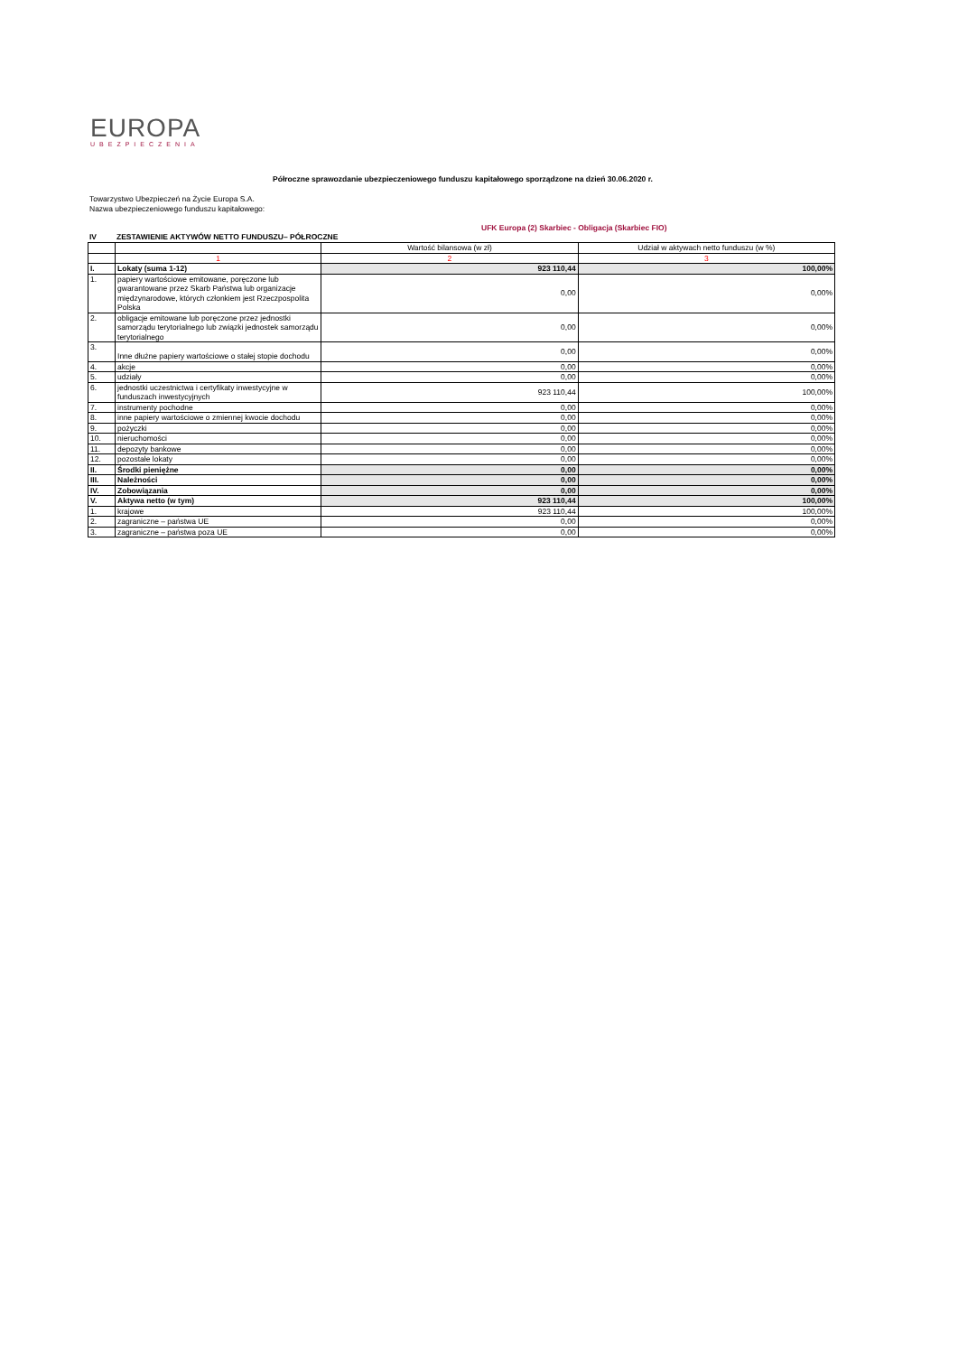EUROPA
UBEZPIECZENIA
Półroczne sprawozdanie ubezpieczeniowego funduszu kapitałowego sporządzone na dzień 30.06.2020 r.
Towarzystwo Ubezpieczeń na Życie Europa S.A.
Nazwa ubezpieczeniowego funduszu kapitałowego:
UFK Europa (2) Skarbiec - Obligacja (Skarbiec FIO)
IV ZESTAWIENIE AKTYWÓW NETTO FUNDUSZU– PÓŁROCZNE
| | | Wartość bilansowa (w zł) | Udział w aktywach netto funduszu (w %) |
| | 1 | 2 | 3 |
| I. | Lokaty (suma 1-12) | 923 110,44 | 100,00% |
| 1. | papiery wartościowe emitowane, poręczone lub gwarantowane przez Skarb Państwa lub organizacje międzynarodowe, których członkiem jest Rzeczpospolita Polska | 0,00 | 0,00% |
| 2. | obligacje emitowane lub poręczone przez jednostki samorządu terytorialnego lub związki jednostek samorządu terytorialnego | 0,00 | 0,00% |
| 3. | Inne dłużne papiery wartościowe o stałej stopie dochodu | 0,00 | 0,00% |
| 4. | akcje | 0,00 | 0,00% |
| 5. | udziały | 0,00 | 0,00% |
| 6. | jednostki uczestnictwa i certyfikaty inwestycyjne w funduszach inwestycyjnych | 923 110,44 | 100,00% |
| 7. | instrumenty pochodne | 0,00 | 0,00% |
| 8. | inne papiery wartościowe o zmiennej kwocie dochodu | 0,00 | 0,00% |
| 9. | pożyczki | 0,00 | 0,00% |
| 10. | nieruchomości | 0,00 | 0,00% |
| 11. | depozyty bankowe | 0,00 | 0,00% |
| 12. | pozostałe lokaty | 0,00 | 0,00% |
| II. | Środki pieniężne | 0,00 | 0,00% |
| III. | Należności | 0,00 | 0,00% |
| IV. | Zobowiązania | 0,00 | 0,00% |
| V. | Aktywa netto (w tym) | 923 110,44 | 100,00% |
| 1. | krajowe | 923 110,44 | 100,00% |
| 2. | zagraniczne – państwa UE | 0,00 | 0,00% |
| 3. | zagraniczne – państwa poza UE | 0,00 | 0,00% |